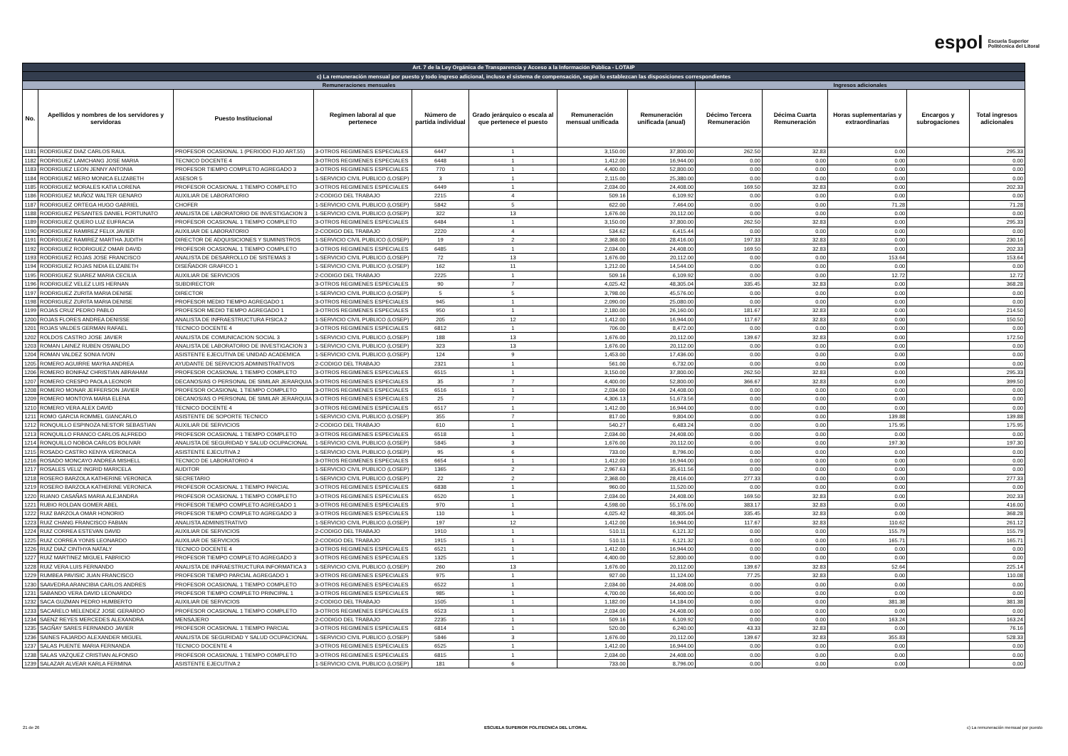espol Escuela Superior
Politécnica del Litoral
| Art. 7 de la Ley Orgánica de Transparencia y Acceso a la Información Pública - LOTAIP | | | | | | | | | | | | |
| --- | --- | --- | --- | --- | --- | --- | --- | --- | --- | --- | --- | --- |
| c) La remuneración mensual por puesto y todo ingreso adicional, incluso el sistema de compensación, según lo establezcan las disposiciones correspondientes | | | | | | | | | | | | |
| Remuneraciones mensuales | | | | | | | | Ingresos adicionales | | | | |
| No. | Apellidos y nombres de los servidores y servidoras | Puesto Institucional | Regimen laboral al que pertenece | Número de partida individual | Grado jerárquico o escala al que pertenece el puesto | Remuneración mensual unificada | Remuneración unificada (anual) | Décimo Tercera Remuneración | Décima Cuarta Remuneración | Horas suplementarias y extraordinarias | Encargos y subrogaciones | Total ingresos adicionales |
| 1181 | RODRIGUEZ DIAZ CARLOS RAUL | PROFESOR OCASIONAL 1 (PERIODO FIJO ART.55) | 3-OTROS REGIMENES ESPECIALES | 6447 | 1 | 3,150.00 | 37,800.00 | 262.50 | 32.83 | 0.00 | | 295.33 |
| 1182 | RODRIGUEZ LAMCHANG JOSE MARIA | TECNICO DOCENTE 4 | 3-OTROS REGIMENES ESPECIALES | 6448 | 1 | 1,412.00 | 16,944.00 | 0.00 | 0.00 | 0.00 | | 0.00 |
| 1183 | RODRIGUEZ LEON JENNY ANTONIA | PROFESOR TIEMPO COMPLETO AGREGADO 3 | 3-OTROS REGIMENES ESPECIALES | 770 | 1 | 4,400.00 | 52,800.00 | 0.00 | 0.00 | 0.00 | | 0.00 |
| 1184 | RODRIGUEZ MERO MONICA ELIZABETH | ASESOR 5 | 1-SERVICIO CIVIL PUBLICO (LOSEP) | 3 | 1 | 2,115.00 | 25,380.00 | 0.00 | 0.00 | 0.00 | | 0.00 |
| 1185 | RODRIGUEZ MORALES KATIA LORENA | PROFESOR OCASIONAL 1 TIEMPO COMPLETO | 3-OTROS REGIMENES ESPECIALES | 6449 | 1 | 2,034.00 | 24,408.00 | 169.50 | 32.83 | 0.00 | | 202.33 |
| 1186 | RODRIGUEZ MUÑOZ WALTER GENARO | AUXILIAR DE LABORATORIO | 2-CODIGO DEL TRABAJO | 2215 | 4 | 509.16 | 6,109.92 | 0.00 | 0.00 | 0.00 | | 0.00 |
| 1187 | RODRIGUEZ ORTEGA HUGO GABRIEL | CHOFER | 1-SERVICIO CIVIL PUBLICO (LOSEP) | 5842 | 5 | 622.00 | 7,464.00 | 0.00 | 0.00 | 71.28 | | 71.28 |
| 1188 | RODRIGUEZ PESANTES DANIEL FORTUNATO | ANALISTA DE LABORATORIO DE INVESTIGACION 3 | 1-SERVICIO CIVIL PUBLICO (LOSEP) | 322 | 13 | 1,676.00 | 20,112.00 | 0.00 | 0.00 | 0.00 | | 0.00 |
| 1189 | RODRIGUEZ QUERO LUZ EUFRACIA | PROFESOR OCASIONAL 1 TIEMPO COMPLETO | 3-OTROS REGIMENES ESPECIALES | 6484 | 1 | 3,150.00 | 37,800.00 | 262.50 | 32.83 | 0.00 | | 295.33 |
| 1190 | RODRIGUEZ RAMIREZ FELIX JAVIER | AUXILIAR DE LABORATORIO | 2-CODIGO DEL TRABAJO | 2220 | 4 | 534.62 | 6,415.44 | 0.00 | 0.00 | 0.00 | | 0.00 |
| 1191 | RODRIGUEZ RAMIREZ MARTHA JUDITH | DIRECTOR DE ADQUISICIONES Y SUMINISTROS | 1-SERVICIO CIVIL PUBLICO (LOSEP) | 19 | 2 | 2,368.00 | 28,416.00 | 197.33 | 32.83 | 0.00 | | 230.16 |
| 1192 | RODRIGUEZ RODRIGUEZ OMAR DAVID | PROFESOR OCASIONAL 1 TIEMPO COMPLETO | 3-OTROS REGIMENES ESPECIALES | 6485 | 1 | 2,034.00 | 24,408.00 | 169.50 | 32.83 | 0.00 | | 202.33 |
| 1193 | RODRIGUEZ ROJAS JOSE FRANCISCO | ANALISTA DE DESARROLLO DE SISTEMAS 3 | 1-SERVICIO CIVIL PUBLICO (LOSEP) | 72 | 13 | 1,676.00 | 20,112.00 | 0.00 | 0.00 | 153.64 | | 153.64 |
| 1194 | RODRIGUEZ ROJAS NIDIA ELIZABETH | DISEÑADOR GRAFICO 1 | 1-SERVICIO CIVIL PUBLICO (LOSEP) | 162 | 11 | 1,212.00 | 14,544.00 | 0.00 | 0.00 | 0.00 | | 0.00 |
| 1195 | RODRIGUEZ SUAREZ MARIA CECILIA | AUXILIAR DE SERVICIOS | 2-CODIGO DEL TRABAJO | 2225 | 1 | 509.16 | 6,109.92 | 0.00 | 0.00 | 12.72 | | 12.72 |
| 1196 | RODRIGUEZ VELEZ LUIS HERNAN | SUBDIRECTOR | 3-OTROS REGIMENES ESPECIALES | 90 | 7 | 4,025.42 | 48,305.04 | 335.45 | 32.83 | 0.00 | | 368.28 |
| 1197 | RODRIGUEZ ZURITA MARIA DENISE | DIRECTOR | 1-SERVICIO CIVIL PUBLICO (LOSEP) | 5 | 5 | 3,798.00 | 45,576.00 | 0.00 | 0.00 | 0.00 | | 0.00 |
| 1198 | RODRIGUEZ ZURITA MARIA DENISE | PROFESOR MEDIO TIEMPO AGREGADO 1 | 3-OTROS REGIMENES ESPECIALES | 945 | 1 | 2,090.00 | 25,080.00 | 0.00 | 0.00 | 0.00 | | 0.00 |
| 1199 | ROJAS CRUZ PEDRO PABLO | PROFESOR MEDIO TIEMPO AGREGADO 1 | 3-OTROS REGIMENES ESPECIALES | 950 | 1 | 2,180.00 | 26,160.00 | 181.67 | 32.83 | 0.00 | | 214.50 |
| 1200 | ROJAS FLORES ANDREA DENISSE | ANALISTA DE INFRAESTRUCTURA FISICA 2 | 1-SERVICIO CIVIL PUBLICO (LOSEP) | 205 | 12 | 1,412.00 | 16,944.00 | 117.67 | 32.83 | 0.00 | | 150.50 |
| 1201 | ROJAS VALDES GERMAN RAFAEL | TECNICO DOCENTE 4 | 3-OTROS REGIMENES ESPECIALES | 6812 | 1 | 706.00 | 8,472.00 | 0.00 | 0.00 | 0.00 | | 0.00 |
| 1202 | ROLDOS CASTRO JOSE JAVIER | ANALISTA DE COMUNICACION SOCIAL 3 | 1-SERVICIO CIVIL PUBLICO (LOSEP) | 188 | 13 | 1,676.00 | 20,112.00 | 139.67 | 32.83 | 0.00 | | 172.50 |
| 1203 | ROMAN LAINEZ RUBEN OSWALDO | ANALISTA DE LABORATORIO DE INVESTIGACION 3 | 1-SERVICIO CIVIL PUBLICO (LOSEP) | 323 | 13 | 1,676.00 | 20,112.00 | 0.00 | 0.00 | 0.00 | | 0.00 |
| 1204 | ROMAN VALDEZ SONIA IVON | ASISTENTE EJECUTIVA DE UNIDAD ACADEMICA | 1-SERVICIO CIVIL PUBLICO (LOSEP) | 124 | 9 | 1,453.00 | 17,436.00 | 0.00 | 0.00 | 0.00 | | 0.00 |
| 1205 | ROMERO AGUIRRE MAYRA ANDREA | AYUDANTE DE SERVICIOS ADMINISTRATIVOS | 2-CODIGO DEL TRABAJO | 2321 | 1 | 561.00 | 6,732.00 | 0.00 | 0.00 | 0.00 | | 0.00 |
| 1206 | ROMERO BONIFAZ CHRISTIAN ABRAHAM | PROFESOR OCASIONAL 1 TIEMPO COMPLETO | 3-OTROS REGIMENES ESPECIALES | 6515 | 1 | 3,150.00 | 37,800.00 | 262.50 | 32.83 | 0.00 | | 295.33 |
| 1207 | ROMERO CRESPO PAOLA LEONOR | DECANOS/AS O PERSONAL DE SIMILAR JERARQUIA | 3-OTROS REGIMENES ESPECIALES | 35 | 7 | 4,400.00 | 52,800.00 | 366.67 | 32.83 | 0.00 | | 399.50 |
| 1208 | ROMERO MONAR JEFFERSON JAVIER | PROFESOR OCASIONAL 1 TIEMPO COMPLETO | 3-OTROS REGIMENES ESPECIALES | 6516 | 1 | 2,034.00 | 24,408.00 | 0.00 | 0.00 | 0.00 | | 0.00 |
| 1209 | ROMERO MONTOYA MARIA ELENA | DECANOS/AS O PERSONAL DE SIMILAR JERARQUIA | 3-OTROS REGIMENES ESPECIALES | 25 | 7 | 4,306.13 | 51,673.56 | 0.00 | 0.00 | 0.00 | | 0.00 |
| 1210 | ROMERO VERA ALEX DAVID | TECNICO DOCENTE 4 | 3-OTROS REGIMENES ESPECIALES | 6517 | 1 | 1,412.00 | 16,944.00 | 0.00 | 0.00 | 0.00 | | 0.00 |
| 1211 | ROMO GARCIA ROMMEL GIANCARLO | ASISTENTE DE SOPORTE TECNICO | 1-SERVICIO CIVIL PUBLICO (LOSEP) | 355 | 7 | 817.00 | 9,804.00 | 0.00 | 0.00 | 139.88 | | 139.88 |
| 1212 | RONQUILLO ESPINOZA NESTOR SEBASTIAN | AUXILIAR DE SERVICIOS | 2-CODIGO DEL TRABAJO | 610 | 1 | 540.27 | 6,483.24 | 0.00 | 0.00 | 175.95 | | 175.95 |
| 1213 | RONQUILLO FRANCO CARLOS ALFREDO | PROFESOR OCASIONAL 1 TIEMPO COMPLETO | 3-OTROS REGIMENES ESPECIALES | 6518 | 1 | 2,034.00 | 24,408.00 | 0.00 | 0.00 | 0.00 | | 0.00 |
| 1214 | RONQUILLO NOBOA CARLOS BOLIVAR | ANALISTA DE SEGURIDAD Y SALUD OCUPACIONAL | 1-SERVICIO CIVIL PUBLICO (LOSEP) | 5845 | 3 | 1,676.00 | 20,112.00 | 0.00 | 0.00 | 197.30 | | 197.30 |
| 1215 | ROSADO CASTRO KENYA VERONICA | ASISTENTE EJECUTIVA 2 | 1-SERVICIO CIVIL PUBLICO (LOSEP) | 95 | 6 | 733.00 | 8,796.00 | 0.00 | 0.00 | 0.00 | | 0.00 |
| 1216 | ROSADO MONCAYO ANDREA MISHELL | TECNICO DE LABORATORIO 4 | 3-OTROS REGIMENES ESPECIALES | 6654 | 1 | 1,412.00 | 16,944.00 | 0.00 | 0.00 | 0.00 | | 0.00 |
| 1217 | ROSALES VELIZ INGRID MARICELA | AUDITOR | 1-SERVICIO CIVIL PUBLICO (LOSEP) | 1365 | 2 | 2,967.63 | 35,611.56 | 0.00 | 0.00 | 0.00 | | 0.00 |
| 1218 | ROSERO BARZOLA KATHERINE VERONICA | SECRETARIO | 1-SERVICIO CIVIL PUBLICO (LOSEP) | 22 | 2 | 2,368.00 | 28,416.00 | 277.33 | 0.00 | 0.00 | | 277.33 |
| 1219 | ROSERO BARZOLA KATHERINE VERONICA | PROFESOR OCASIONAL 1 TIEMPO PARCIAL | 3-OTROS REGIMENES ESPECIALES | 6838 | 1 | 960.00 | 11,520.00 | 0.00 | 0.00 | 0.00 | | 0.00 |
| 1220 | RUANO CASAÑAS MARIA ALEJANDRA | PROFESOR OCASIONAL 1 TIEMPO COMPLETO | 3-OTROS REGIMENES ESPECIALES | 6520 | 1 | 2,034.00 | 24,408.00 | 169.50 | 32.83 | 0.00 | | 202.33 |
| 1221 | RUBIO ROLDAN GOMER ABEL | PROFESOR TIEMPO COMPLETO AGREGADO 1 | 3-OTROS REGIMENES ESPECIALES | 970 | 1 | 4,598.00 | 55,176.00 | 383.17 | 32.83 | 0.00 | | 416.00 |
| 1222 | RUIZ BARZOLA OMAR HONORIO | PROFESOR TIEMPO COMPLETO AGREGADO 3 | 3-OTROS REGIMENES ESPECIALES | 110 | 1 | 4,025.42 | 48,305.04 | 335.45 | 32.83 | 0.00 | | 368.28 |
| 1223 | RUIZ CHANG FRANCISCO FABIAN | ANALISTA ADMINISTRATIVO | 1-SERVICIO CIVIL PUBLICO (LOSEP) | 197 | 12 | 1,412.00 | 16,944.00 | 117.67 | 32.83 | 110.62 | | 261.12 |
| 1224 | RUIZ CORREA ESTEVAN DAVID | AUXILIAR DE SERVICIOS | 2-CODIGO DEL TRABAJO | 1910 | 1 | 510.11 | 6,121.32 | 0.00 | 0.00 | 155.79 | | 155.79 |
| 1225 | RUIZ CORREA YONIS LEONARDO | AUXILIAR DE SERVICIOS | 2-CODIGO DEL TRABAJO | 1915 | 1 | 510.11 | 6,121.32 | 0.00 | 0.00 | 165.71 | | 165.71 |
| 1226 | RUIZ DIAZ CINTHYA NATALY | TECNICO DOCENTE 4 | 3-OTROS REGIMENES ESPECIALES | 6521 | 1 | 1,412.00 | 16,944.00 | 0.00 | 0.00 | 0.00 | | 0.00 |
| 1227 | RUIZ MARTINEZ MIGUEL FABRICIO | PROFESOR TIEMPO COMPLETO AGREGADO 3 | 3-OTROS REGIMENES ESPECIALES | 1325 | 1 | 4,400.00 | 52,800.00 | 0.00 | 0.00 | 0.00 | | 0.00 |
| 1228 | RUIZ VERA LUIS FERNANDO | ANALISTA DE INFRAESTRUCTURA INFORMATICA 3 | 1-SERVICIO CIVIL PUBLICO (LOSEP) | 260 | 13 | 1,676.00 | 20,112.00 | 139.67 | 32.83 | 52.64 | | 225.14 |
| 1229 | RUMBEA PAVISIC JUAN FRANCISCO | PROFESOR TIEMPO PARCIAL AGREGADO 1 | 3-OTROS REGIMENES ESPECIALES | 975 | 1 | 927.00 | 11,124.00 | 77.25 | 32.83 | 0.00 | | 110.08 |
| 1230 | SAAVEDRA ARANCIBIA CARLOS ANDRES | PROFESOR OCASIONAL 1 TIEMPO COMPLETO | 3-OTROS REGIMENES ESPECIALES | 6522 | 1 | 2,034.00 | 24,408.00 | 0.00 | 0.00 | 0.00 | | 0.00 |
| 1231 | SABANDO VERA DAVID LEONARDO | PROFESOR TIEMPO COMPLETO PRINCIPAL 1 | 3-OTROS REGIMENES ESPECIALES | 985 | 1 | 4,700.00 | 56,400.00 | 0.00 | 0.00 | 0.00 | | 0.00 |
| 1232 | SACA GUZMAN PEDRO HUMBERTO | AUXILIAR DE SERVICIOS | 2-CODIGO DEL TRABAJO | 1505 | 1 | 1,182.00 | 14,184.00 | 0.00 | 0.00 | 381.38 | | 381.38 |
| 1233 | SACARELO MELENDEZ JOSE GERARDO | PROFESOR OCASIONAL 1 TIEMPO COMPLETO | 3-OTROS REGIMENES ESPECIALES | 6523 | 1 | 2,034.00 | 24,408.00 | 0.00 | 0.00 | 0.00 | | 0.00 |
| 1234 | SAENZ REYES MERCEDES ALEXANDRA | MENSAJERO | 2-CODIGO DEL TRABAJO | 2235 | 1 | 509.16 | 6,109.92 | 0.00 | 0.00 | 163.24 | | 163.24 |
| 1235 | SAGÑAY SARES FERNANDO JAVIER | PROFESOR OCASIONAL 1 TIEMPO PARCIAL | 3-OTROS REGIMENES ESPECIALES | 6814 | 1 | 520.00 | 6,240.00 | 43.33 | 32.83 | 0.00 | | 76.16 |
| 1236 | SAINES FAJARDO ALEXANDER MIGUEL | ANALISTA DE SEGURIDAD Y SALUD OCUPACIONAL | 1-SERVICIO CIVIL PUBLICO (LOSEP) | 5846 | 3 | 1,676.00 | 20,112.00 | 139.67 | 32.83 | 355.83 | | 528.33 |
| 1237 | SALAS PUENTE MARIA FERNANDA | TECNICO DOCENTE 4 | 3-OTROS REGIMENES ESPECIALES | 6525 | 1 | 1,412.00 | 16,944.00 | 0.00 | 0.00 | 0.00 | | 0.00 |
| 1238 | SALAS VAZQUEZ CRISTIAN ALFONSO | PROFESOR OCASIONAL 1 TIEMPO COMPLETO | 3-OTROS REGIMENES ESPECIALES | 6815 | 1 | 2,034.00 | 24,408.00 | 0.00 | 0.00 | 0.00 | | 0.00 |
| 1239 | SALAZAR ALVEAR KARLA FERMINA | ASISTENTE EJECUTIVA 2 | 1-SERVICIO CIVIL PUBLICO (LOSEP) | 181 | 6 | 733.00 | 8,796.00 | 0.00 | 0.00 | 0.00 | | 0.00 |
21 de 26
ESCUELA SUPERIOR POLITECNICA DEL LITORAL
c) La remuneración mensual por puesto